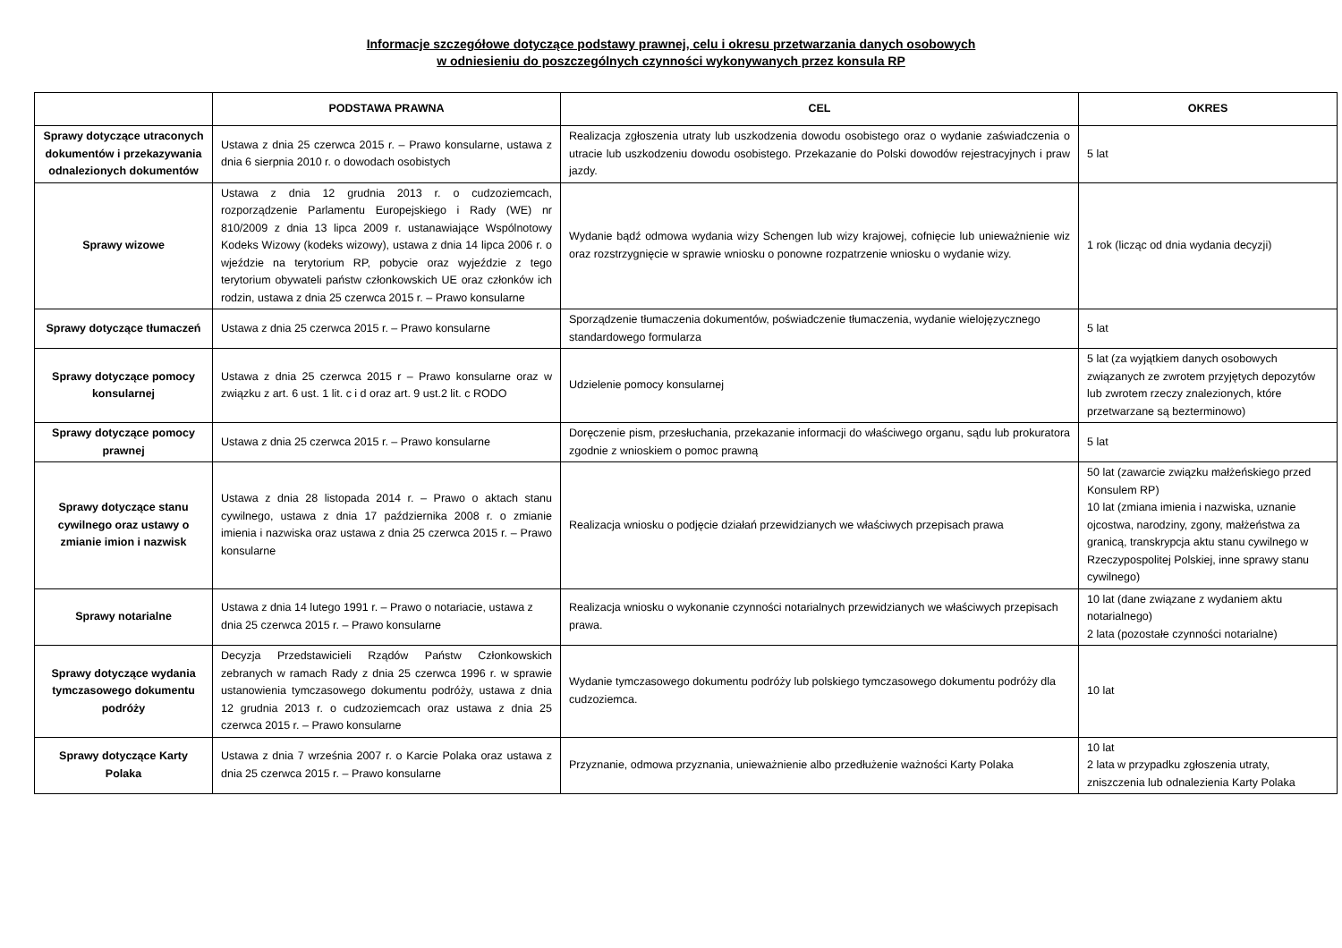Informacje szczegółowe dotyczące podstawy prawnej, celu i okresu przetwarzania danych osobowych
w odniesieniu do poszczególnych czynności wykonywanych przez konsula RP
| | PODSTAWA PRAWNA | CEL | OKRES |
| --- | --- | --- | --- |
| Sprawy dotyczące utraconych dokumentów i przekazywania odnalezionych dokumentów | Ustawa z dnia 25 czerwca 2015 r. – Prawo konsularne, ustawa z dnia 6 sierpnia 2010 r. o dowodach osobistych | Realizacja zgłoszenia utraty lub uszkodzenia dowodu osobistego oraz o wydanie zaświadczenia o utracie lub uszkodzeniu dowodu osobistego. Przekazanie do Polski dowodów rejestracyjnych i praw jazdy. | 5 lat |
| Sprawy wizowe | Ustawa z dnia 12 grudnia 2013 r. o cudzoziemcach, rozporządzenie Parlamentu Europejskiego i Rady (WE) nr 810/2009 z dnia 13 lipca 2009 r. ustanawiające Wspólnotowy Kodeks Wizowy (kodeks wizowy), ustawa z dnia 14 lipca 2006 r. o wjeździe na terytorium RP, pobycie oraz wyjeździe z tego terytorium obywateli państw członkowskich UE oraz członków ich rodzin, ustawa z dnia 25 czerwca 2015 r. – Prawo konsularne | Wydanie bądź odmowa wydania wizy Schengen lub wizy krajowej, cofnięcie lub unieważnienie wiz oraz rozstrzygnięcie w sprawie wniosku o ponowne rozpatrzenie wniosku o wydanie wizy. | 1 rok (licząc od dnia wydania decyzji) |
| Sprawy dotyczące tłumaczeń | Ustawa z dnia 25 czerwca 2015 r. – Prawo konsularne | Sporządzenie tłumaczenia dokumentów, poświadczenie tłumaczenia, wydanie wielojęzycznego standardowego formularza | 5 lat |
| Sprawy dotyczące pomocy konsularnej | Ustawa z dnia 25 czerwca 2015 r – Prawo konsularne oraz w związku z art. 6 ust. 1 lit. c i d oraz art. 9 ust.2 lit. c RODO | Udzielenie pomocy konsularnej | 5 lat (za wyjątkiem danych osobowych związanych ze zwrotem przyjętych depozytów lub zwrotem rzeczy znalezionych, które przetwarzane są bezterminowo) |
| Sprawy dotyczące pomocy prawnej | Ustawa z dnia 25 czerwca 2015 r. – Prawo konsularne | Doręczenie pism, przesłuchania, przekazanie informacji do właściwego organu, sądu lub prokuratora zgodnie z wnioskiem o pomoc prawną | 5 lat |
| Sprawy dotyczące stanu cywilnego oraz ustawy o zmianie imion i nazwisk | Ustawa z dnia 28 listopada 2014 r. – Prawo o aktach stanu cywilnego, ustawa z dnia 17 października 2008 r. o zmianie imienia i nazwiska oraz ustawa z dnia 25 czerwca 2015 r. – Prawo konsularne | Realizacja wniosku o podjęcie działań przewidzianych we właściwych przepisach prawa | 50 lat (zawarcie związku małżeńskiego przed Konsulem RP) 10 lat (zmiana imienia i nazwiska, uznanie ojcostwa, narodziny, zgony, małżeństwa za granicą, transkrypcja aktu stanu cywilnego w Rzeczypospolitej Polskiej, inne sprawy stanu cywilnego) |
| Sprawy notarialne | Ustawa z dnia 14 lutego 1991 r. – Prawo o notariacie, ustawa z dnia 25 czerwca 2015 r. – Prawo konsularne | Realizacja wniosku o wykonanie czynności notarialnych przewidzianych we właściwych przepisach prawa. | 10 lat (dane związane z wydaniem aktu notarialnego) 2 lata (pozostałe czynności notarialne) |
| Sprawy dotyczące wydania tymczasowego dokumentu podróży | Decyzja Przedstawicieli Rządów Państw Członkowskich zebranych w ramach Rady z dnia 25 czerwca 1996 r. w sprawie ustanowienia tymczasowego dokumentu podróży, ustawa z dnia 12 grudnia 2013 r. o cudzoziemcach oraz ustawa z dnia 25 czerwca 2015 r. – Prawo konsularne | Wydanie tymczasowego dokumentu podróży lub polskiego tymczasowego dokumentu podróży dla cudzoziemca. | 10 lat |
| Sprawy dotyczące Karty Polaka | Ustawa z dnia 7 września 2007 r. o Karcie Polaka oraz ustawa z dnia 25 czerwca 2015 r. – Prawo konsularne | Przyznanie, odmowa przyznania, unieważnienie albo przedłużenie ważności Karty Polaka | 10 lat 2 lata w przypadku zgłoszenia utraty, zniszczenia lub odnalezienia Karty Polaka |